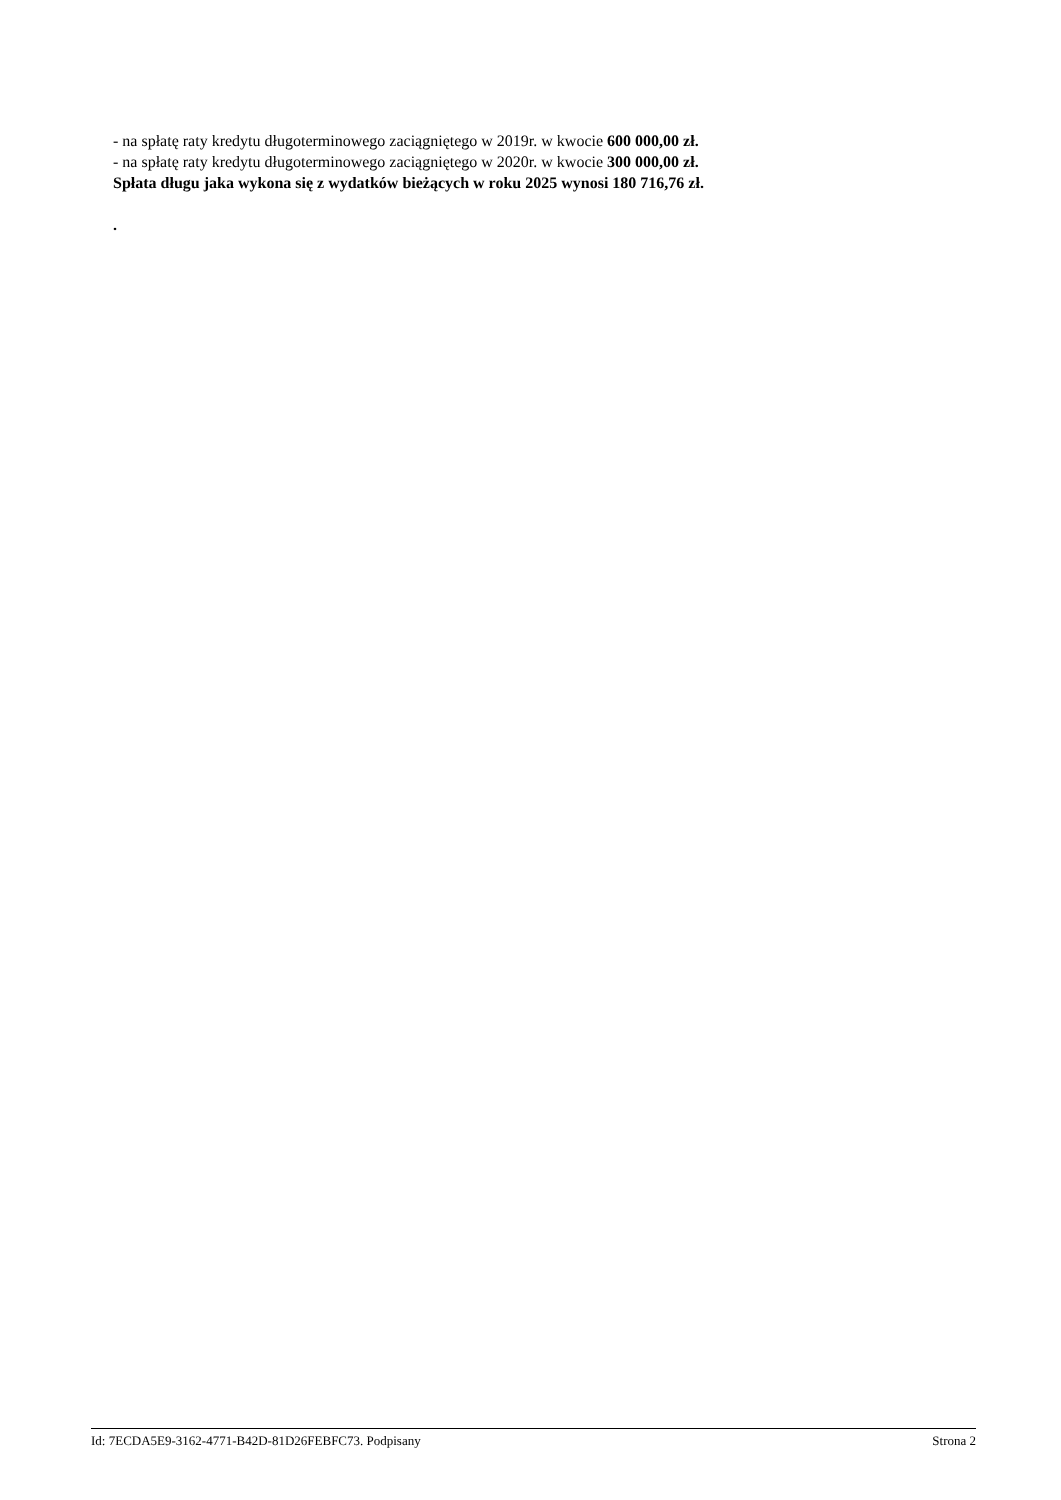- na spłatę raty kredytu długoterminowego zaciągniętego w 2019r. w kwocie 600 000,00 zł.
- na spłatę raty kredytu długoterminowego zaciągniętego w 2020r. w kwocie 300 000,00 zł.
Spłata długu jaka wykona się z wydatków bieżących w roku 2025 wynosi 180 716,76 zł.
.
Id: 7ECDA5E9-3162-4771-B42D-81D26FEBFC73. Podpisany Strona 2